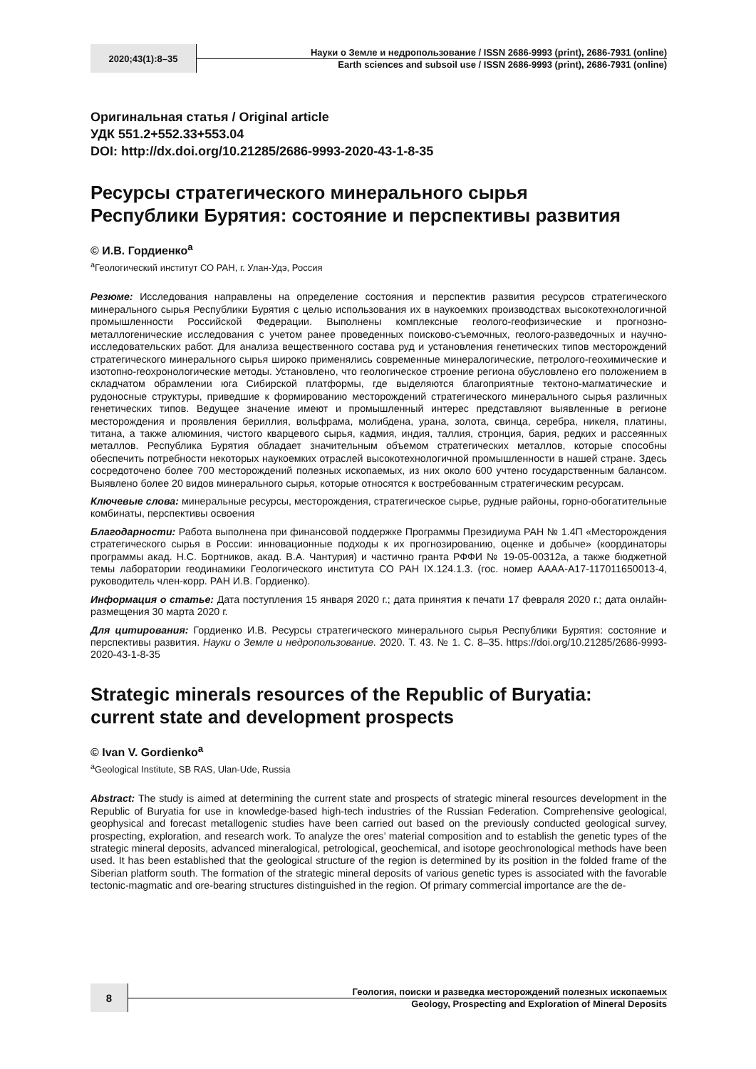2020;43(1):8–35
Науки о Земле и недропользование / ISSN 2686-9993 (print), 2686-7931 (online)
Earth sciences and subsoil use / ISSN 2686-9993 (print), 2686-7931 (online)
Оригинальная статья / Original article
УДК 551.2+552.33+553.04
DOI: http://dx.doi.org/10.21285/2686-9993-2020-43-1-8-35
Ресурсы стратегического минерального сырья
Республики Бурятия: состояние и перспективы развития
© И.В. Гордиенко<sup>a</sup>
<sup>a</sup> Геологический институт СО РАН, г. Улан-Удэ, Россия
Резюме: Исследования направлены на определение состояния и перспектив развития ресурсов стратегического минерального сырья Республики Бурятия с целью использования их в наукоемких производствах высокотехнологичной промышленности Российской Федерации. Выполнены комплексные геолого-геофизические и прогнозно-металлогенические исследования с учетом ранее проведенных поисково-съемочных, геолого-разведочных и научно-исследовательских работ. Для анализа вещественного состава руд и установления генетических типов месторождений стратегического минерального сырья широко применялись современные минералогические, петролого-геохимические и изотопно-геохронологические методы. Установлено, что геологическое строение региона обусловлено его положением в складчатом обрамлении юга Сибирской платформы, где выделяются благоприятные тектоно-магматические и рудоносные структуры, приведшие к формированию месторождений стратегического минерального сырья различных генетических типов. Ведущее значение имеют и промышленный интерес представляют выявленные в регионе месторождения и проявления бериллия, вольфрама, молибдена, урана, золота, свинца, серебра, никеля, платины, титана, а также алюминия, чистого кварцевого сырья, кадмия, индия, таллия, стронция, бария, редких и рассеянных металлов. Республика Бурятия обладает значительным объемом стратегических металлов, которые способны обеспечить потребности некоторых наукоемких отраслей высокотехнологичной промышленности в нашей стране. Здесь сосредоточено более 700 месторождений полезных ископаемых, из них около 600 учтено государственным балансом. Выявлено более 20 видов минерального сырья, которые относятся к востребованным стратегическим ресурсам.
Ключевые слова: минеральные ресурсы, месторождения, стратегическое сырье, рудные районы, горно-обогатительные комбинаты, перспективы освоения
Благодарности: Работа выполнена при финансовой поддержке Программы Президиума РАН № 1.4П «Месторождения стратегического сырья в России: инновационные подходы к их прогнозированию, оценке и добыче» (координаторы программы акад. Н.С. Бортников, акад. В.А. Чантурия) и частично гранта РФФИ № 19-05-00312а, а также бюджетной темы лаборатории геодинамики Геологического института СО РАН IX.124.1.3. (гос. номер АААА-А17-117011650013-4, руководитель член-корр. РАН И.В. Гордиенко).
Информация о статье: Дата поступления 15 января 2020 г.; дата принятия к печати 17 февраля 2020 г.; дата онлайн-размещения 30 марта 2020 г.
Для цитирования: Гордиенко И.В. Ресурсы стратегического минерального сырья Республики Бурятия: состояние и перспективы развития. Науки о Земле и недропользование. 2020. Т. 43. № 1. С. 8–35. https://doi.org/10.21285/2686-9993-2020-43-1-8-35
Strategic minerals resources of the Republic of Buryatia:
current state and development prospects
© Ivan V. Gordienko<sup>a</sup>
<sup>a</sup> Geological Institute, SB RAS, Ulan-Ude, Russia
Abstract: The study is aimed at determining the current state and prospects of strategic mineral resources development in the Republic of Buryatia for use in knowledge-based high-tech industries of the Russian Federation. Comprehensive geological, geophysical and forecast metallogenic studies have been carried out based on the previously conducted geological survey, prospecting, exploration, and research work. To analyze the ores’ material composition and to establish the genetic types of the strategic mineral deposits, advanced mineralogical, petrological, geochemical, and isotope geochronological methods have been used. It has been established that the geological structure of the region is determined by its position in the folded frame of the Siberian platform south. The formation of the strategic mineral deposits of various genetic types is associated with the favorable tectonic-magmatic and ore-bearing structures distinguished in the region. Of primary commercial importance are the de-
8
Геология, поиски и разведка месторождений полезных ископаемых
Geology, Prospecting and Exploration of Mineral Deposits